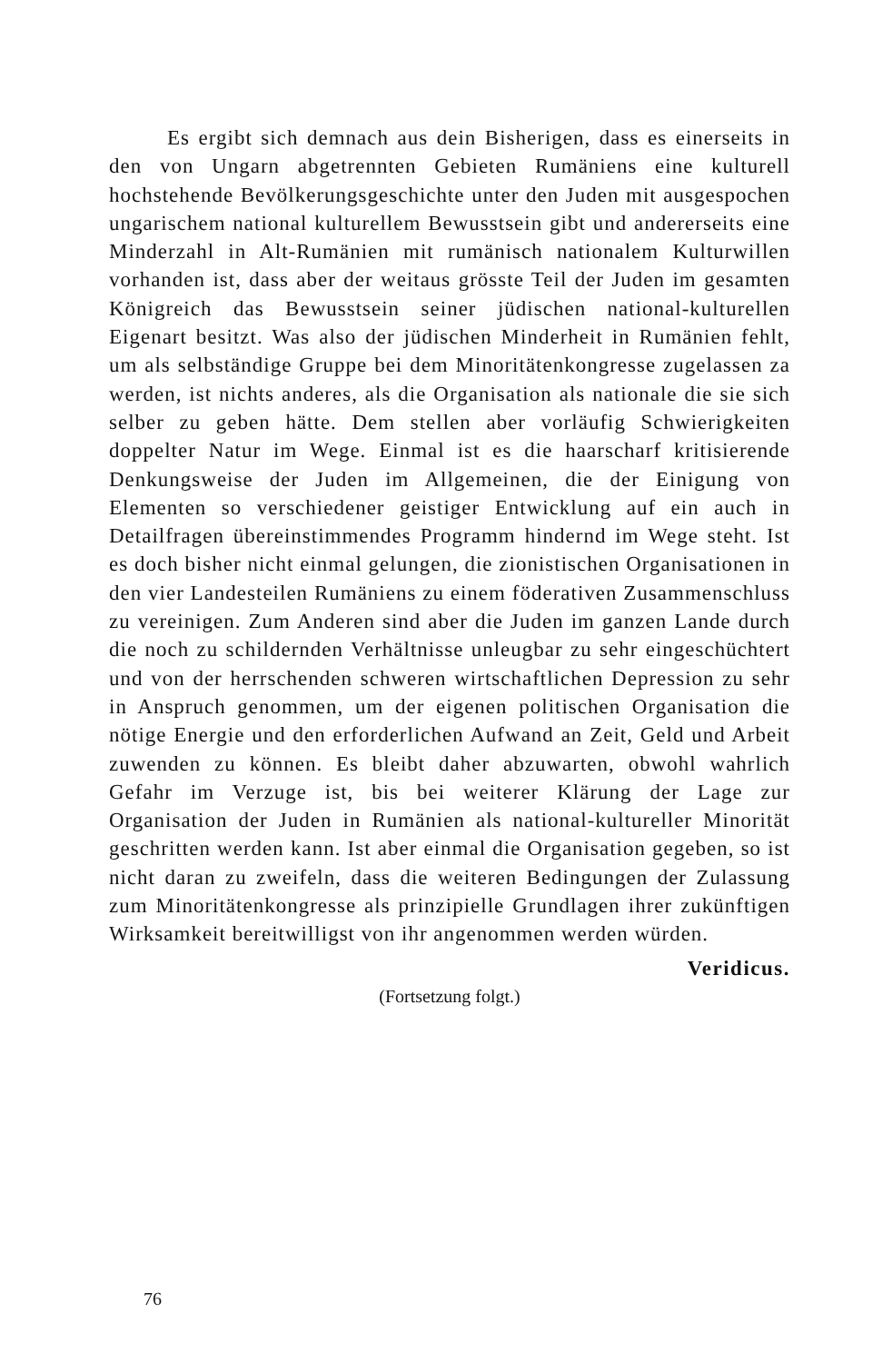Es ergibt sich demnach aus dein Bisherigen, dass es einerseits in den von Ungarn abgetrennten Gebieten Rumäniens eine kulturell hochstehende Bevölkerungsgeschichte unter den Juden mit ausgespochen ungarischem national kulturellem Bewusstsein gibt und andererseits eine Minderzahl in Alt-Rumänien mit rumänisch nationalem Kulturwillen vorhanden ist, dass aber der weitaus grösste Teil der Juden im gesamten Königreich das Bewusstsein seiner jüdischen national-kulturellen Eigenart besitzt. Was also der jüdischen Minderheit in Rumänien fehlt, um als selbständige Gruppe bei dem Minoritätenkongresse zugelassen za werden, ist nichts anderes, als die Organisation als nationale die sie sich selber zu geben hätte. Dem stellen aber vorläufig Schwierigkeiten doppelter Natur im Wege. Einmal ist es die haarscharf kritisierende Denkungsweise der Juden im Allgemeinen, die der Einigung von Elementen so verschiedener geistiger Entwicklung auf ein auch in Detailfragen übereinstimmendes Programm hindernd im Wege steht. Ist es doch bisher nicht einmal gelungen, die zionistischen Organisationen in den vier Landesteilen Rumäniens zu einem föderativen Zusammenschluss zu vereinigen. Zum Anderen sind aber die Juden im ganzen Lande durch die noch zu schildernden Verhältnisse unleugbar zu sehr eingeschüchtert und von der herrschenden schweren wirtschaftlichen Depression zu sehr in Anspruch genommen, um der eigenen politischen Organisation die nötige Energie und den erforderlichen Aufwand an Zeit, Geld und Arbeit zuwenden zu können. Es bleibt daher abzuwarten, obwohl wahrlich Gefahr im Verzuge ist, bis bei weiterer Klärung der Lage zur Organisation der Juden in Rumänien als national-kultureller Minorität geschritten werden kann. Ist aber einmal die Organisation gegeben, so ist nicht daran zu zweifeln, dass die weiteren Bedingungen der Zulassung zum Minoritätenkongresse als prinzipielle Grundlagen ihrer zukünftigen Wirksamkeit bereitwilligst von ihr angenommen werden würden.
Veridicus.
(Fortsetzung folgt.)
76